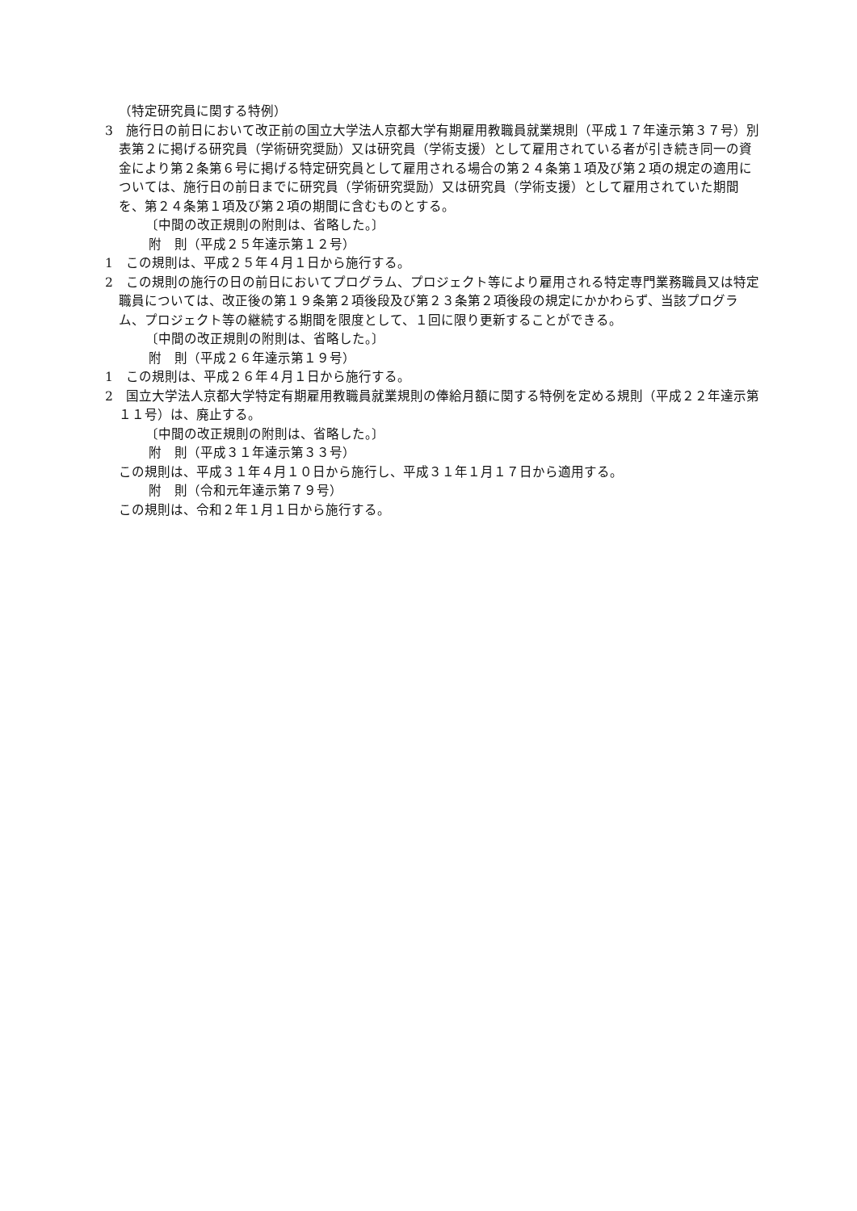（特定研究員に関する特例）
3　施行日の前日において改正前の国立大学法人京都大学有期雇用教職員就業規則（平成１７年達示第３７号）別表第２に掲げる研究員（学術研究奨励）又は研究員（学術支援）として雇用されている者が引き続き同一の資金により第２条第６号に掲げる特定研究員として雇用される場合の第２４条第１項及び第２項の規定の適用については、施行日の前日までに研究員（学術研究奨励）又は研究員（学術支援）として雇用されていた期間を、第２４条第１項及び第２項の期間に含むものとする。
〔中間の改正規則の附則は、省略した。〕
附　則（平成２５年達示第１２号）
1　この規則は、平成２５年４月１日から施行する。
2　この規則の施行の日の前日においてプログラム、プロジェクト等により雇用される特定専門業務職員又は特定職員については、改正後の第１９条第２項後段及び第２３条第２項後段の規定にかかわらず、当該プログラム、プロジェクト等の継続する期間を限度として、１回に限り更新することができる。
〔中間の改正規則の附則は、省略した。〕
附　則（平成２６年達示第１９号）
1　この規則は、平成２６年４月１日から施行する。
2　国立大学法人京都大学特定有期雇用教職員就業規則の俸給月額に関する特例を定める規則（平成２２年達示第１１号）は、廃止する。
〔中間の改正規則の附則は、省略した。〕
附　則（平成３１年達示第３３号）
この規則は、平成３１年４月１０日から施行し、平成３１年１月１７日から適用する。
附　則（令和元年達示第７９号）
この規則は、令和２年１月１日から施行する。